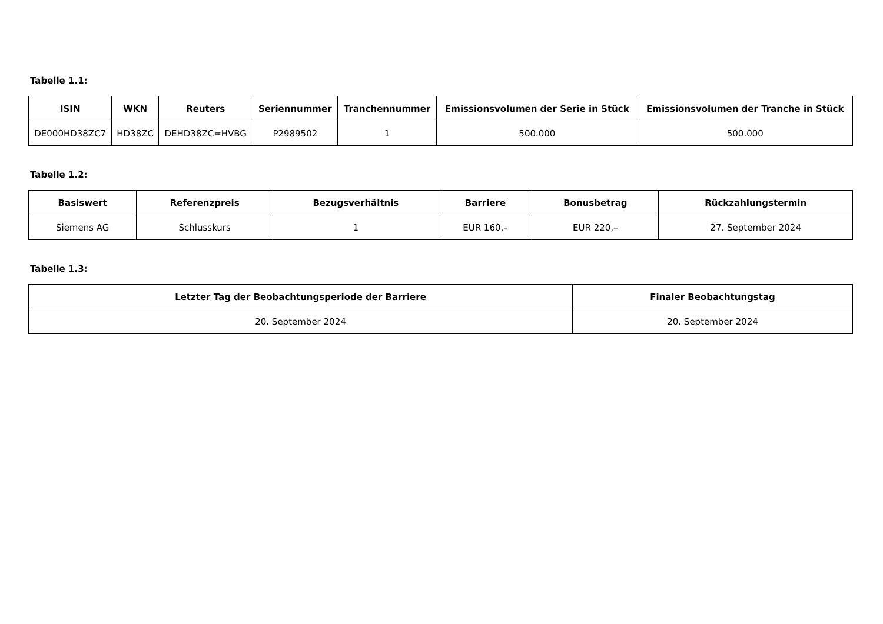Tabelle 1.1:
| ISIN | WKN | Reuters | Seriennummer | Tranchennummer | Emissionsvolumen der Serie in Stück | Emissionsvolumen der Tranche in Stück |
| --- | --- | --- | --- | --- | --- | --- |
| DE000HD38ZC7 | HD38ZC | DEHD38ZC=HVBG | P2989502 | 1 | 500.000 | 500.000 |
Tabelle 1.2:
| Basiswert | Referenzpreis | Bezugsverhältnis | Barriere | Bonusbetrag | Rückzahlungstermin |
| --- | --- | --- | --- | --- | --- |
| Siemens AG | Schlusskurs | 1 | EUR 160,– | EUR 220,– | 27. September 2024 |
Tabelle 1.3:
| Letzter Tag der Beobachtungsperiode der Barriere | Finaler Beobachtungstag |
| --- | --- |
| 20. September 2024 | 20. September 2024 |